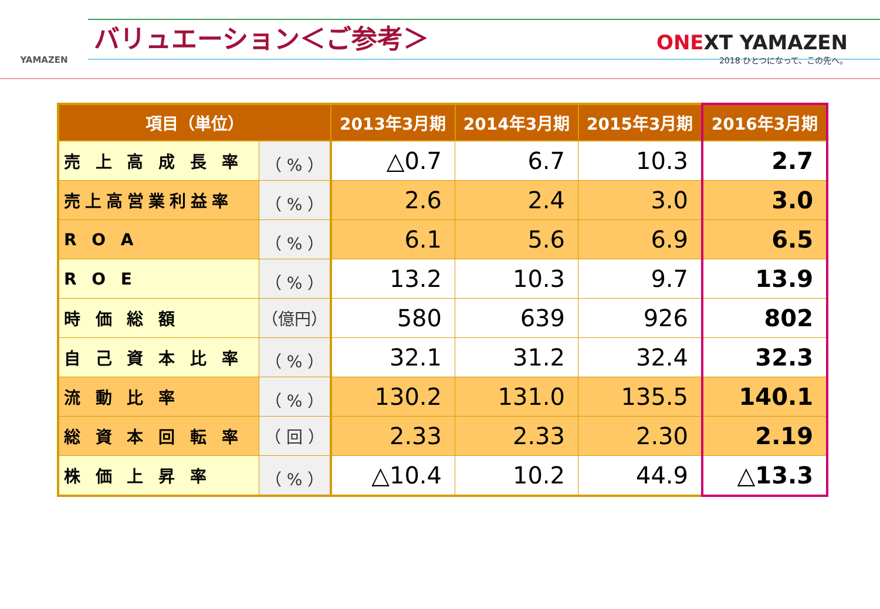YAMAZEN
バリュエーション＜ご参考＞
ONEXT YAMAZEN
2018 ひとつになって、この先へ。
| 項目（単位） | | 2013年3月期 | 2014年3月期 | 2015年3月期 | 2016年3月期 |
| --- | --- | --- | --- | --- | --- |
| 売 上 高 成 長 率 | （ % ） | △0.7 | 6.7 | 10.3 | 2.7 |
| 売上高営業利益率 | （ % ） | 2.6 | 2.4 | 3.0 | 3.0 |
| R O A | （ % ） | 6.1 | 5.6 | 6.9 | 6.5 |
| R O E | （ % ） | 13.2 | 10.3 | 9.7 | 13.9 |
| 時 価 総 額 | （億円） | 580 | 639 | 926 | 802 |
| 自 己 資 本 比 率 | （ % ） | 32.1 | 31.2 | 32.4 | 32.3 |
| 流 動 比 率 | （ % ） | 130.2 | 131.0 | 135.5 | 140.1 |
| 総 資 本 回 転 率 | （ 回 ） | 2.33 | 2.33 | 2.30 | 2.19 |
| 株 価 上 昇 率 | （ % ） | △10.4 | 10.2 | 44.9 | △13.3 |